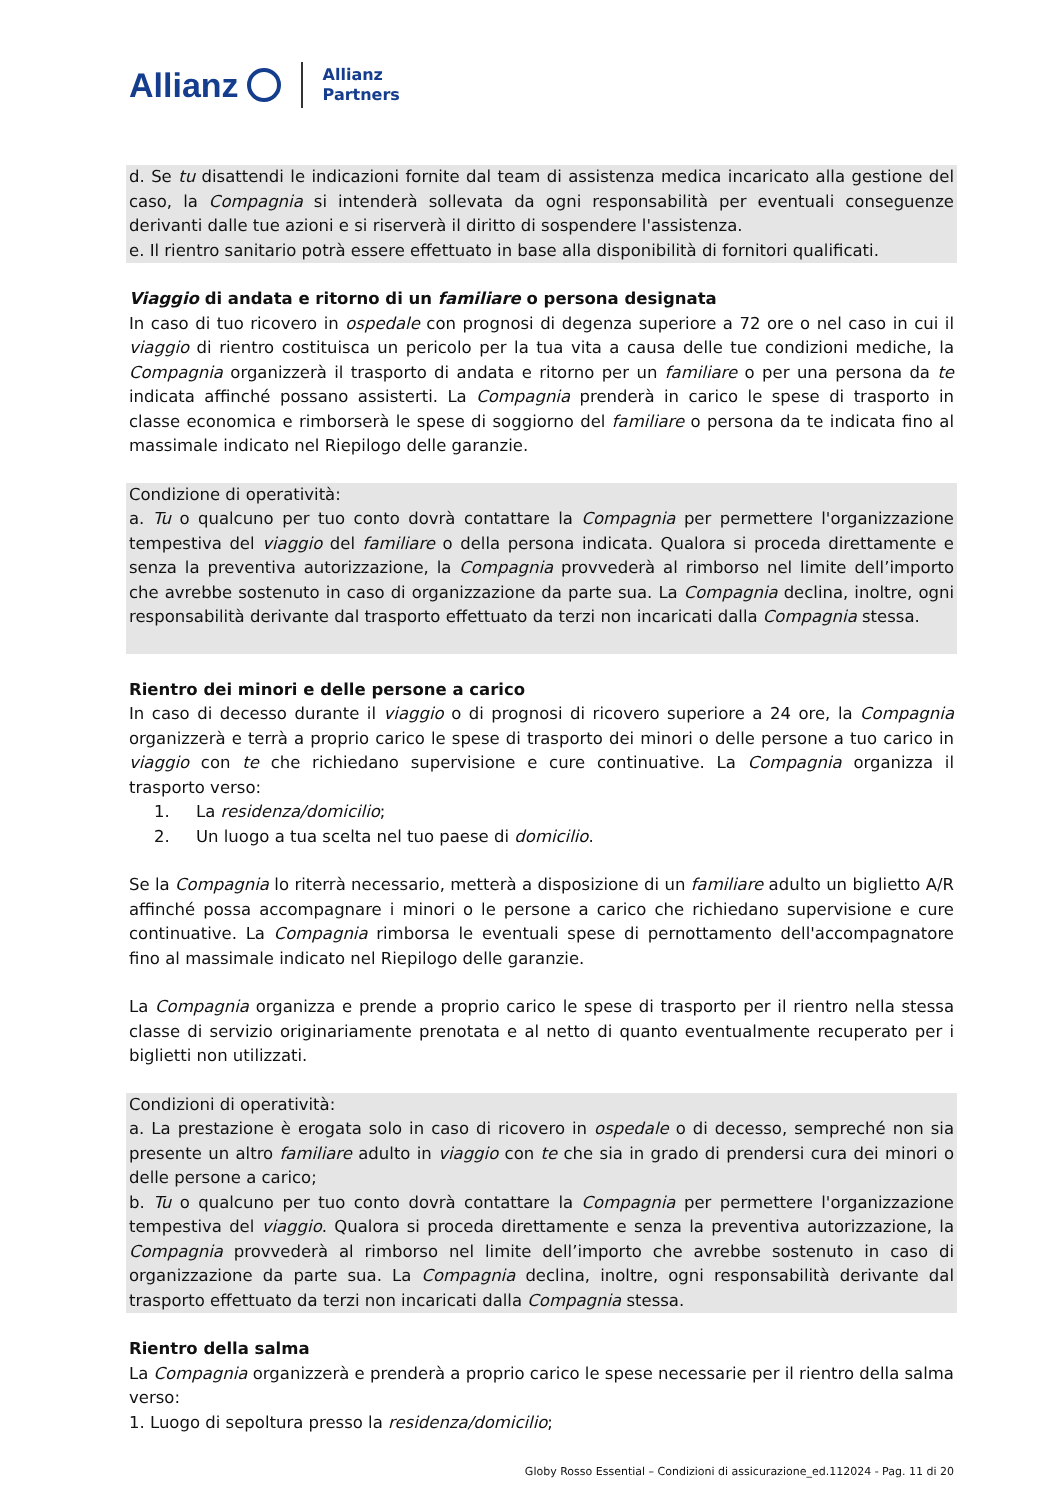Allianz Allianz
Partners
d. Se tu disattendi le indicazioni fornite dal team di assistenza medica incaricato alla gestione del caso, la Compagnia si intenderà sollevata da ogni responsabilità per eventuali conseguenze derivanti dalle tue azioni e si riserverà il diritto di sospendere l'assistenza.
e. Il rientro sanitario potrà essere effettuato in base alla disponibilità di fornitori qualificati.
Viaggio di andata e ritorno di un familiare o persona designata
In caso di tuo ricovero in ospedale con prognosi di degenza superiore a 72 ore o nel caso in cui il viaggio di rientro costituisca un pericolo per la tua vita a causa delle tue condizioni mediche, la Compagnia organizzerà il trasporto di andata e ritorno per un familiare o per una persona da te indicata affinché possano assisterti. La Compagnia prenderà in carico le spese di trasporto in classe economica e rimborserà le spese di soggiorno del familiare o persona da te indicata fino al massimale indicato nel Riepilogo delle garanzie.
Condizione di operatività:
a. Tu o qualcuno per tuo conto dovrà contattare la Compagnia per permettere l'organizzazione tempestiva del viaggio del familiare o della persona indicata. Qualora si proceda direttamente e senza la preventiva autorizzazione, la Compagnia provvederà al rimborso nel limite dell’importo che avrebbe sostenuto in caso di organizzazione da parte sua. La Compagnia declina, inoltre, ogni responsabilità derivante dal trasporto effettuato da terzi non incaricati dalla Compagnia stessa.
Rientro dei minori e delle persone a carico
In caso di decesso durante il viaggio o di prognosi di ricovero superiore a 24 ore, la Compagnia organizzerà e terrà a proprio carico le spese di trasporto dei minori o delle persone a tuo carico in viaggio con te che richiedano supervisione e cure continuative. La Compagnia organizza il trasporto verso:
1. La residenza/domicilio;
2. Un luogo a tua scelta nel tuo paese di domicilio.
Se la Compagnia lo riterrà necessario, metterà a disposizione di un familiare adulto un biglietto A/R affinché possa accompagnare i minori o le persone a carico che richiedano supervisione e cure continuative. La Compagnia rimborsa le eventuali spese di pernottamento dell'accompagnatore fino al massimale indicato nel Riepilogo delle garanzie.
La Compagnia organizza e prende a proprio carico le spese di trasporto per il rientro nella stessa classe di servizio originariamente prenotata e al netto di quanto eventualmente recuperato per i biglietti non utilizzati.
Condizioni di operatività:
a. La prestazione è erogata solo in caso di ricovero in ospedale o di decesso, sempreché non sia presente un altro familiare adulto in viaggio con te che sia in grado di prendersi cura dei minori o delle persone a carico;
b. Tu o qualcuno per tuo conto dovrà contattare la Compagnia per permettere l'organizzazione tempestiva del viaggio. Qualora si proceda direttamente e senza la preventiva autorizzazione, la Compagnia provvederà al rimborso nel limite dell’importo che avrebbe sostenuto in caso di organizzazione da parte sua. La Compagnia declina, inoltre, ogni responsabilità derivante dal trasporto effettuato da terzi non incaricati dalla Compagnia stessa.
Rientro della salma
La Compagnia organizzerà e prenderà a proprio carico le spese necessarie per il rientro della salma verso:
1. Luogo di sepoltura presso la residenza/domicilio;
Globy Rosso Essential – Condizioni di assicurazione_ed.112024 - Pag. 11 di 20